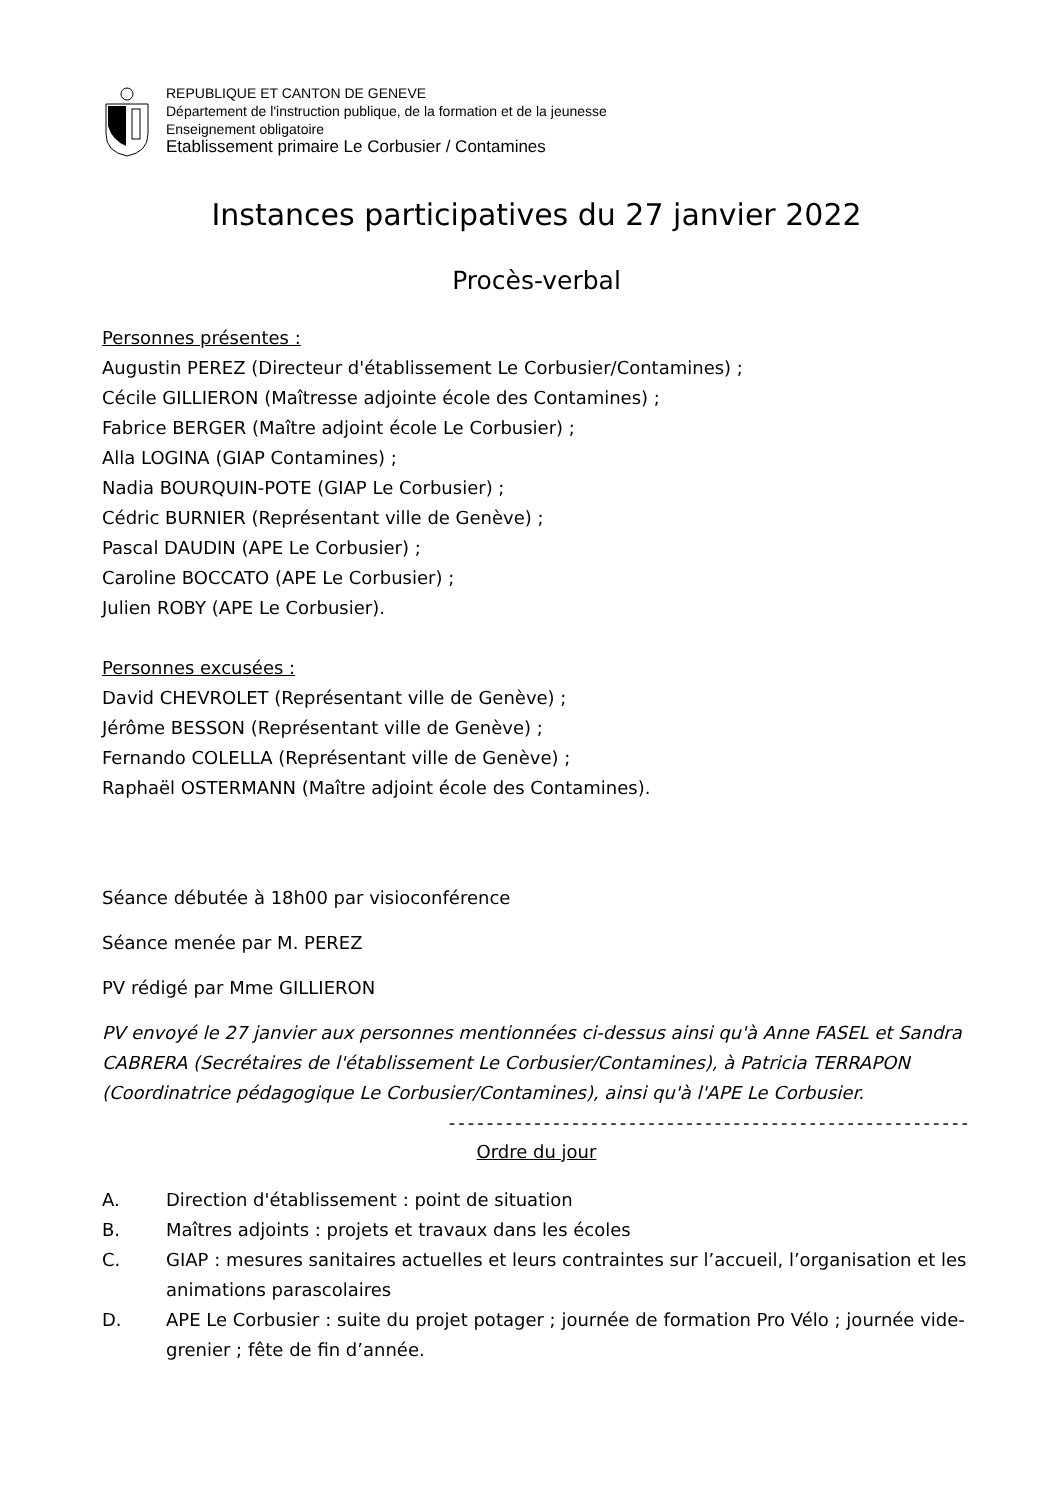REPUBLIQUE ET CANTON DE GENEVE
Département de l'instruction publique, de la formation et de la jeunesse
Enseignement obligatoire
Etablissement primaire Le Corbusier / Contamines
Instances participatives du 27 janvier 2022
Procès-verbal
Personnes présentes :
Augustin PEREZ (Directeur d'établissement Le Corbusier/Contamines) ;
Cécile GILLIERON (Maîtresse adjointe école des Contamines) ;
Fabrice BERGER (Maître adjoint école Le Corbusier) ;
Alla LOGINA (GIAP Contamines) ;
Nadia BOURQUIN-POTE (GIAP Le Corbusier) ;
Cédric BURNIER (Représentant ville de Genève) ;
Pascal DAUDIN (APE Le Corbusier) ;
Caroline BOCCATO (APE Le Corbusier) ;
Julien ROBY (APE Le Corbusier).
Personnes excusées :
David CHEVROLET (Représentant ville de Genève) ;
Jérôme BESSON (Représentant ville de Genève) ;
Fernando COLELLA (Représentant ville de Genève) ;
Raphaël OSTERMANN (Maître adjoint école des Contamines).
Séance débutée à 18h00 par visioconférence
Séance menée par M. PEREZ
PV rédigé par Mme GILLIERON
PV envoyé le 27 janvier aux personnes mentionnées ci-dessus ainsi qu'à Anne FASEL et Sandra CABRERA (Secrétaires de l'établissement Le Corbusier/Contamines), à Patricia TERRAPON (Coordinatrice pédagogique Le Corbusier/Contamines), ainsi qu'à l'APE Le Corbusier.
-------------------------------------------------------
Ordre du jour
A. Direction d'établissement : point de situation
B. Maîtres adjoints : projets et travaux dans les écoles
C. GIAP : mesures sanitaires actuelles et leurs contraintes sur l’accueil, l’organisation et les animations parascolaires
D. APE Le Corbusier : suite du projet potager ; journée de formation Pro Vélo ; journée vide-grenier ; fête de fin d’année.